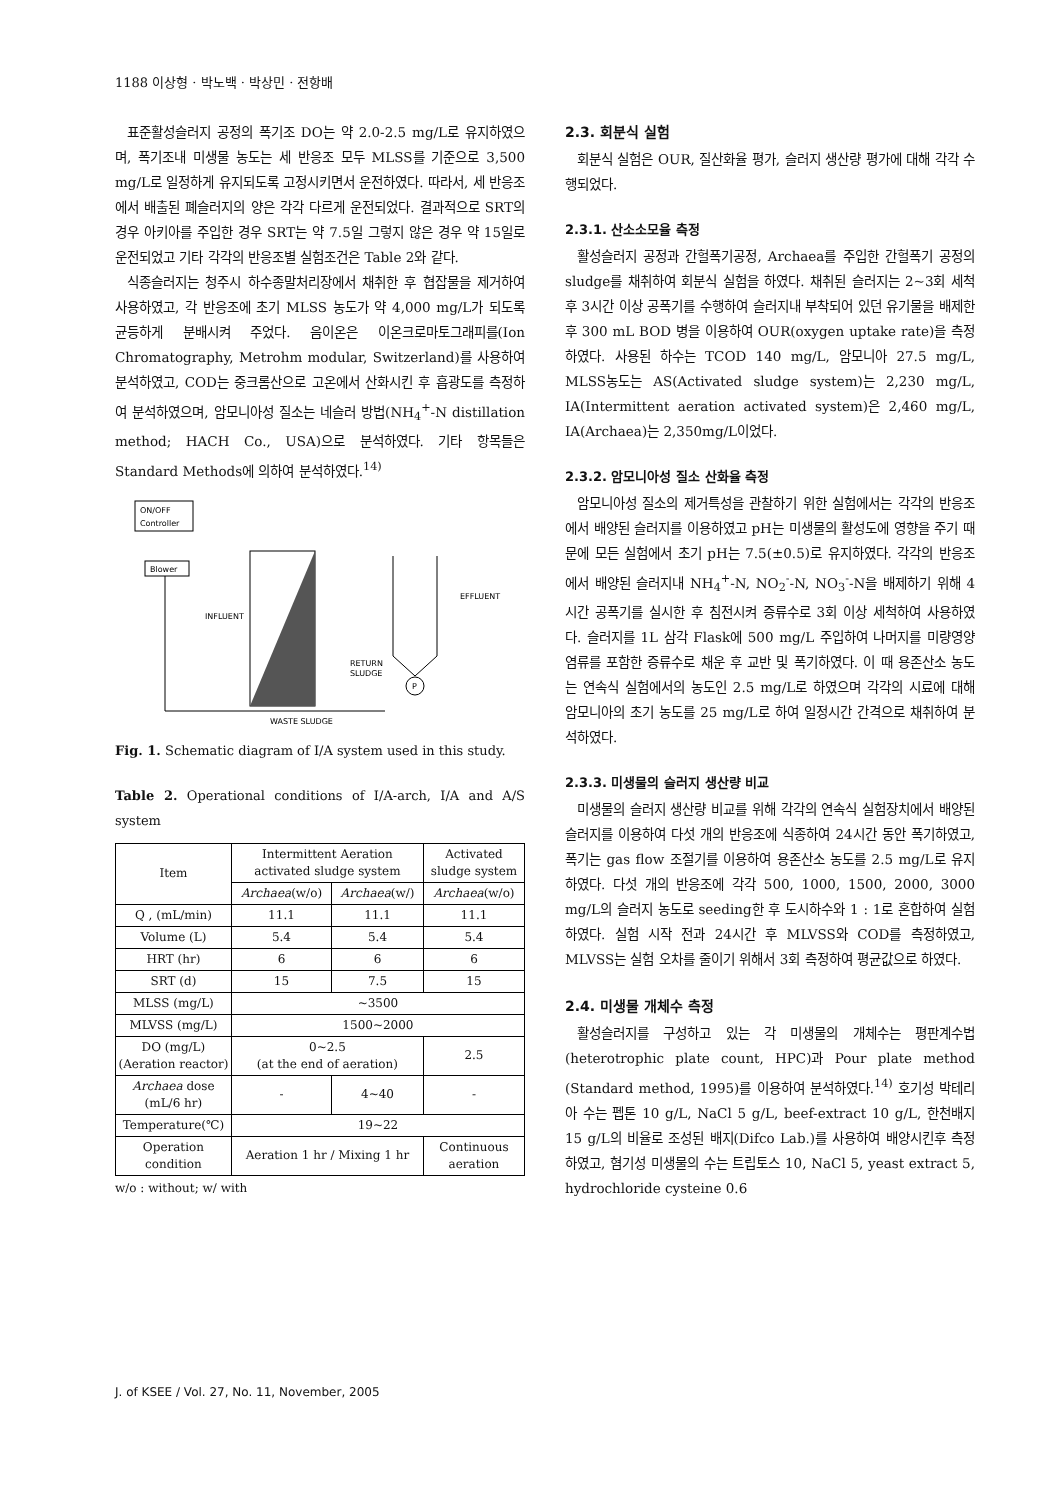1188 이상형 · 박노백 · 박상민 · 전항배
표준활성슬러지 공정의 폭기조 DO는 약 2.0-2.5 mg/L로 유지하였으며, 폭기조내 미생물 농도는 세 반응조 모두 MLSS를 기준으로 3,500 mg/L로 일정하게 유지되도록 고정시키면서 운전하였다. 따라서, 세 반응조에서 배출된 폐슬러지의 양은 각각 다르게 운전되었다. 결과적으로 SRT의 경우 아키아를 주입한 경우 SRT는 약 7.5일 그렇지 않은 경우 약 15일로 운전되었고 기타 각각의 반응조별 실험조건은 Table 2와 같다.
식종슬러지는 청주시 하수종말처리장에서 채취한 후 협잡물을 제거하여 사용하였고, 각 반응조에 초기 MLSS 농도가 약 4,000 mg/L가 되도록 균등하게 분배시켜 주었다. 음이온은 이온크로마토그래피를(Ion Chromatography, Metrohm modular, Switzerland)를 사용하여 분석하였고, COD는 중크롬산으로 고온에서 산화시킨 후 흡광도를 측정하여 분석하였으며, 암모니아성 질소는 네슬러 방법(NH<sub>4</sub><sup>+</sup>-N distillation method; HACH Co., USA)으로 분석하였다. 기타 항목들은 Standard Methods에 의하여 분석하였다.<sup>14)</sup>
ON/OFF
Controller
Blower
INFLUENT
EFFLUENT
RETURN
SLUDGE
P
WASTE SLUDGE
Fig. 1. Schematic diagram of I/A system used in this study.
Table 2. Operational conditions of I/A-arch, I/A and A/S system
| Item | Intermittent Aeration activated sludge system | | Activated sludge system |
| --- | --- | --- | --- |
| | Archaea (w/o) | Archaea (w/) | Archaea (w/o) |
| Q , (mL/min) | 11.1 | 11.1 | 11.1 |
| Volume (L) | 5.4 | 5.4 | 5.4 |
| HRT (hr) | 6 | 6 | 6 |
| SRT (d) | 15 | 7.5 | 15 |
| MLSS (mg/L) | ~3500 | | |
| MLVSS (mg/L) | 1500~2000 | | |
| DO (mg/L) (Aeration reactor) | 0~2.5 (at the end of aeration) | | 2.5 |
| Archaea dose (mL/6 hr) | - | 4~40 | - |
| Temperature(℃) | 19~22 | | |
| Operation condition | Aeration 1 hr / Mixing 1 hr | | Continuous aeration |
w/o : without; w/ with
2.3. 회분식 실험
회분식 실험은 OUR, 질산화율 평가, 슬러지 생산량 평가에 대해 각각 수행되었다.
2.3.1. 산소소모율 측정
활성슬러지 공정과 간헐폭기공정, Archaea를 주입한 간헐폭기 공정의 sludge를 채취하여 회분식 실험을 하였다. 채취된 슬러지는 2~3회 세척 후 3시간 이상 공폭기를 수행하여 슬러지내 부착되어 있던 유기물을 배제한 후 300 mL BOD 병을 이용하여 OUR(oxygen uptake rate)을 측정하였다. 사용된 하수는 TCOD 140 mg/L, 암모니아 27.5 mg/L, MLSS농도는 AS(Activated sludge system)는 2,230 mg/L, IA(Intermittent aeration activated system)은 2,460 mg/L, IA(Archaea)는 2,350mg/L이었다.
2.3.2. 암모니아성 질소 산화율 측정
암모니아성 질소의 제거특성을 관찰하기 위한 실험에서는 각각의 반응조에서 배양된 슬러지를 이용하였고 pH는 미생물의 활성도에 영향을 주기 때문에 모든 실험에서 초기 pH는 7.5(±0.5)로 유지하였다. 각각의 반응조에서 배양된 슬러지내 NH<sub>4</sub><sup>+</sup>-N, NO<sub>2</sub><sup>-</sup>-N, NO<sub>3</sub><sup>-</sup>-N을 배제하기 위해 4시간 공폭기를 실시한 후 침전시켜 증류수로 3회 이상 세척하여 사용하였다. 슬러지를 1L 삼각 Flask에 500 mg/L 주입하여 나머지를 미량영양염류를 포함한 증류수로 채운 후 교반 및 폭기하였다. 이 때 용존산소 농도는 연속식 실험에서의 농도인 2.5 mg/L로 하였으며 각각의 시료에 대해 암모니아의 초기 농도를 25 mg/L로 하여 일정시간 간격으로 채취하여 분석하였다.
2.3.3. 미생물의 슬러지 생산량 비교
미생물의 슬러지 생산량 비교를 위해 각각의 연속식 실험장치에서 배양된 슬러지를 이용하여 다섯 개의 반응조에 식종하여 24시간 동안 폭기하였고, 폭기는 gas flow 조절기를 이용하여 용존산소 농도를 2.5 mg/L로 유지하였다. 다섯 개의 반응조에 각각 500, 1000, 1500, 2000, 3000 mg/L의 슬러지 농도로 seeding한 후 도시하수와 1 : 1로 혼합하여 실험하였다. 실험 시작 전과 24시간 후 MLVSS와 COD를 측정하였고, MLVSS는 실험 오차를 줄이기 위해서 3회 측정하여 평균값으로 하였다.
2.4. 미생물 개체수 측정
활성슬러지를 구성하고 있는 각 미생물의 개체수는 평판계수법(heterotrophic plate count, HPC)과 Pour plate method (Standard method, 1995)를 이용하여 분석하였다.<sup>14)</sup> 호기성 박테리아 수는 펩톤 10 g/L, NaCl 5 g/L, beef-extract 10 g/L, 한천배지 15 g/L의 비율로 조성된 배지(Difco Lab.)를 사용하여 배양시킨후 측정하였고, 혐기성 미생물의 수는 트립토스 10, NaCl 5, yeast extract 5, hydrochloride cysteine 0.6
J. of KSEE / Vol. 27, No. 11, November, 2005